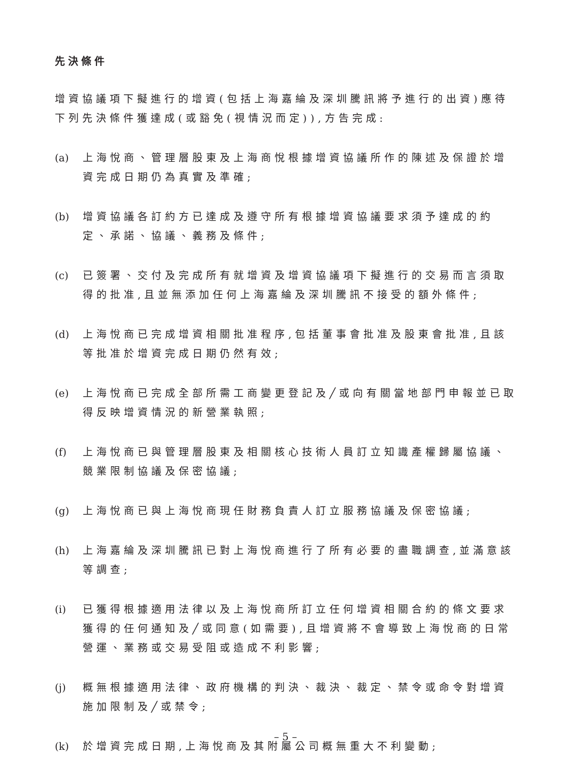先決條件
增資協議項下擬進行的增資(包括上海嘉綸及深圳騰訊將予進行的出資)應待下列先決條件獲達成(或豁免(視情況而定)),方告完成:
(a) 上海悅商、管理層股東及上海商悅根據增資協議所作的陳述及保證於增資完成日期仍為真實及準確;
(b) 增資協議各訂約方已達成及遵守所有根據增資協議要求須予達成的約定、承諾、協議、義務及條件;
(c) 已簽署、交付及完成所有就增資及增資協議項下擬進行的交易而言須取得的批准,且並無添加任何上海嘉綸及深圳騰訊不接受的額外條件;
(d) 上海悅商已完成增資相關批准程序,包括董事會批准及股東會批准,且該等批准於增資完成日期仍然有效;
(e) 上海悅商已完成全部所需工商變更登記及╱或向有關當地部門申報並已取得反映增資情況的新營業執照;
(f) 上海悅商已與管理層股東及相關核心技術人員訂立知識產權歸屬協議、競業限制協議及保密協議;
(g) 上海悅商已與上海悅商現任財務負責人訂立服務協議及保密協議;
(h) 上海嘉綸及深圳騰訊已對上海悅商進行了所有必要的盡職調查,並滿意該等調查;
(i) 已獲得根據適用法律以及上海悅商所訂立任何增資相關合約的條文要求獲得的任何通知及╱或同意(如需要),且增資將不會導致上海悅商的日常營運、業務或交易受阻或造成不利影響;
(j) 概無根據適用法律、政府機構的判決、裁決、裁定、禁令或命令對增資施加限制及╱或禁令;
(k) 於增資完成日期,上海悅商及其附屬公司概無重大不利變動;
– 5 –